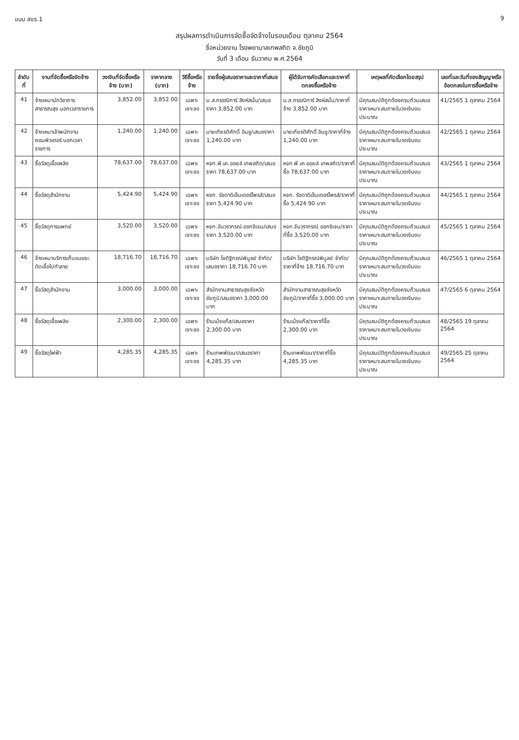แบบ สขร.1 9
สรุปผลการดำเนินการจัดซื้อจัดจ้างในรอบเดือน ตุลาคม 2564
ชื่อหน่วยงาน โรงพยาบาลเทพสถิต จ.ชัยภูมิ
วันที่ 3 เดือน ธันวาคม พ.ศ.2564
| ลำดับที่ | งานที่จัดซื้อหรือจัดจ้าง | วงเงินที่จัดซื้อหรือจ้าง (บาท) | ราคากลาง (บาท) | วิธีซื้อหรือจ้าง | รายชื่อผู้เสนอราคาและราคาที่เสนอ | ผู้ได้รับการคัดเลือกและราคาที่ตกลงซื้อหรือจ้าง | เหตุผลที่คัดเลือกโดยสรุป | เลขที่และวันที่ของสัญญาหรือข้อตกลงในการซื้อหรือจ้าง |
| --- | --- | --- | --- | --- | --- | --- | --- | --- |
| 41 | จ้างเหมานักวิชาการสาธารณสุข นอกเวลาราชการ | 3,852.00 | 3,852.00 | เฉพาะเจาะจง | น.ส.ภรรณิการ์ สิงห์สนั่น/เสนอราคา 3,852.00 บาท | น.ส.ภรรณิการ์ สิงห์สนั่น/ราคาที่จ้าง 3,852.00 บาท | มีคุณสมบัติถูกต้องครบถ้วนเสนอราคาเหมาะสมภายในวงเงินงบประมาณ | 41/2565 1 ตุลาคม 2564 |
| 42 | จ้างเหมาเจ้าพนักงานคอมพิวเตอร์ นอกเวลาราชการ | 1,240.00 | 1,240.00 | เฉพาะเจาะจง | นายเกียรติศักดิ์ อินชู/เสนอราคา 1,240.00 บาท | นายเกียรติศักดิ์ อินชู/ราคาที่จ้าง 1,240.00 บาท | มีคุณสมบัติถูกต้องครบถ้วนเสนอราคาเหมาะสมภายในวงเงินงบประมาณ | 42/2565 1 ตุลาคม 2564 |
| 43 | ซื้อวัสดุเชื้อเพลิง | 78,637.00 | 78,637.00 | เฉพาะเจาะจง | หจก.พี.เค.ออยล์ เทพสถิต/เสนอราคา 78,637.00 บาท | หจก.พี.เค.ออยล์ เทพสถิต/ราคาที่ซื้อ 78,637.00 บาท | มีคุณสมบัติถูกต้องครบถ้วนเสนอราคาเหมาะสมภายในวงเงินงบประมาณ | 43/2565 1 ตุลาคม 2564 |
| 44 | ซื้อวัสดุสำนักงาน | 5,424.90 | 5,424.90 | เฉพาะเจาะจง | หจก. รัชดาดิเอ็นเตอร์ไพรส์/เสนอราคา 5,424.90 บาท | หจก. รัชดาดิเอ็นเตอร์ไพรส์/ราคาที่ซื้อ 5,424.90 บาท | มีคุณสมบัติถูกต้องครบถ้วนเสนอราคาเหมาะสมภายในวงเงินงบประมาณ | 44/2565 1 ตุลาคม 2564 |
| 45 | ซื้อวัสดุการแพทย์ | 3,520.00 | 3,520.00 | เฉพาะเจาะจง | หจก.จันวรากรณ์ ออกซิเจน/เสนอราคา 3,520.00 บาท | หจก.จันวรากรณ์ ออกซิเจน/ราคาที่ซื้อ 3,520.00 บาท | มีคุณสมบัติถูกต้องครบถ้วนเสนอราคาเหมาะสมภายในวงเงินงบประมาณ | 45/2565 1 ตุลาคม 2564 |
| 46 | จ้างเหมาบริการเก็บขนขยะติดเชื้อไปทำลาย | 18,716.70 | 18,716.70 | เฉพาะเจาะจง | บริษัท โชติฐิกรณ์พิบูลย์ จำกัด/เสนอราคา 18,716.70 บาท | บริษัท โชติฐิกรณ์พิบูลย์ จำกัด/ราคาที่จ้าง 18,716.70 บาท | มีคุณสมบัติถูกต้องครบถ้วนเสนอราคาเหมาะสมภายในวงเงินงบประมาณ | 46/2565 1 ตุลาคม 2564 |
| 47 | ซื้อวัสดุสำนักงาน | 3,000.00 | 3,000.00 | เฉพาะเจาะจง | สำนักงานสาธารณสุขจังหวัดชัยภูมิ/เสนอราคา 3,000.00 บาท | สำนักงานสาธารณสุขจังหวัดชัยภูมิ/ราคาที่ซื้อ 3,000.00 บาท | มีคุณสมบัติถูกต้องครบถ้วนเสนอราคาเหมาะสมภายในวงเงินงบประมาณ | 47/2565 6 ตุลาคม 2564 |
| 48 | ซื้อวัสดุเชื้อเพลิง | 2,300.00 | 2,300.00 | เฉพาะเจาะจง | ร้านเม้งแก๊ส/เสนอราคา 2,300.00 บาท | ร้านเม้งแก๊ส/ราคาที่ซื้อ 2,300.00 บาท | มีคุณสมบัติถูกต้องครบถ้วนเสนอราคาเหมาะสมภายในวงเงินงบประมาณ | 48/2565 19 ตุลาคม 2564 |
| 49 | ซื้อวัสดุไฟฟ้า | 4,285.35 | 4,285.35 | เฉพาะเจาะจง | ร้านเทพพัฒนา/เสนอราคา 4,285.35 บาท | ร้านเทพพัฒนา/ราคาที่ซื้อ 4,285.35 บาท | มีคุณสมบัติถูกต้องครบถ้วนเสนอราคาเหมาะสมภายในวงเงินงบประมาณ | 49/2565 25 ตุลาคม 2564 |